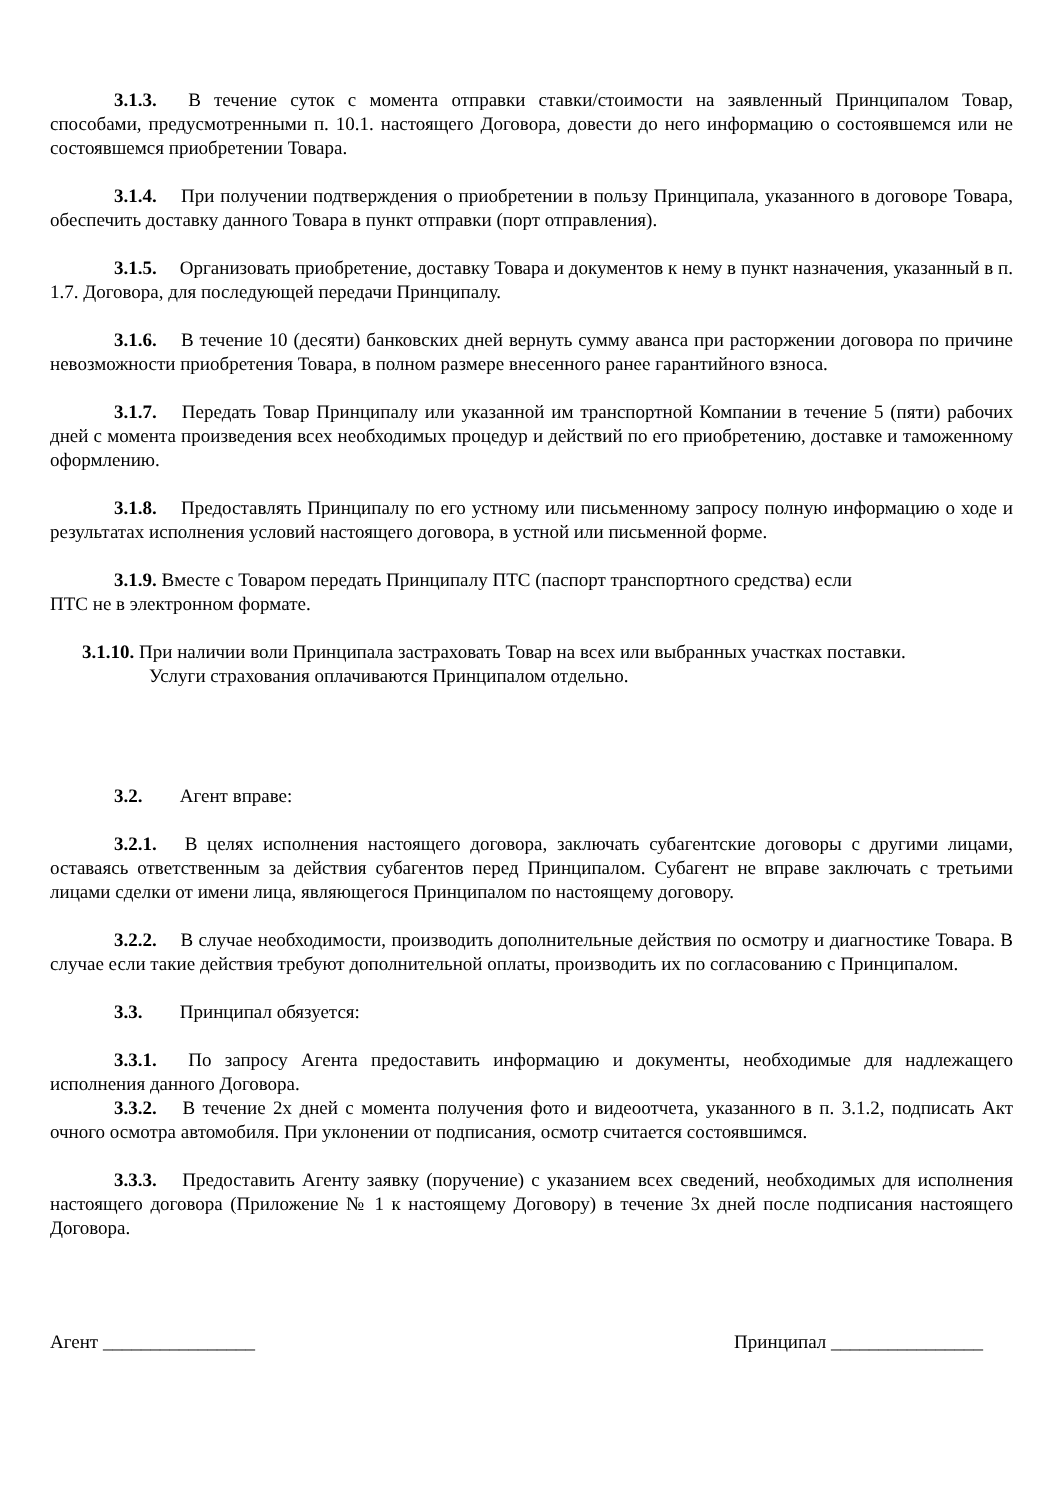3.1.3. В течение суток с момента отправки ставки/стоимости на заявленный Принципалом Товар, способами, предусмотренными п. 10.1. настоящего Договора, довести до него информацию о состоявшемся или не состоявшемся приобретении Товара.
3.1.4. При получении подтверждения о приобретении в пользу Принципала, указанного в договоре Товара, обеспечить доставку данного Товара в пункт отправки (порт отправления).
3.1.5. Организовать приобретение, доставку Товара и документов к нему в пункт назначения, указанный в п. 1.7. Договора, для последующей передачи Принципалу.
3.1.6. В течение 10 (десяти) банковских дней вернуть сумму аванса при расторжении договора по причине невозможности приобретения Товара, в полном размере внесенного ранее гарантийного взноса.
3.1.7. Передать Товар Принципалу или указанной им транспортной Компании в течение 5 (пяти) рабочих дней с момента произведения всех необходимых процедур и действий по его приобретению, доставке и таможенному оформлению.
3.1.8. Предоставлять Принципалу по его устному или письменному запросу полную информацию о ходе и результатах исполнения условий настоящего договора, в устной или письменной форме.
3.1.9. Вместе с Товаром передать Принципалу ПТС (паспорт транспортного средства) если
ПТС не в электронном формате.
3.1.10. При наличии воли Принципала застраховать Товар на всех или выбранных участках поставки.
Услуги страхования оплачиваются Принципалом отдельно.
3.2. Агент вправе:
3.2.1. В целях исполнения настоящего договора, заключать субагентские договоры с другими лицами, оставаясь ответственным за действия субагентов перед Принципалом. Субагент не вправе заключать с третьими лицами сделки от имени лица, являющегося Принципалом по настоящему договору.
3.2.2. В случае необходимости, производить дополнительные действия по осмотру и диагностике Товара. В случае если такие действия требуют дополнительной оплаты, производить их по согласованию с Принципалом.
3.3. Принципал обязуется:
3.3.1. По запросу Агента предоставить информацию и документы, необходимые для надлежащего исполнения данного Договора.
3.3.2. В течение 2х дней с момента получения фото и видеоотчета, указанного в п. 3.1.2, подписать Акт очного осмотра автомобиля. При уклонении от подписания, осмотр считается состоявшимся.
3.3.3. Предоставить Агенту заявку (поручение) с указанием всех сведений, необходимых для исполнения настоящего договора (Приложение № 1 к настоящему Договору) в течение 3х дней после подписания настоящего Договора.
Агент ________________ Принципал ________________